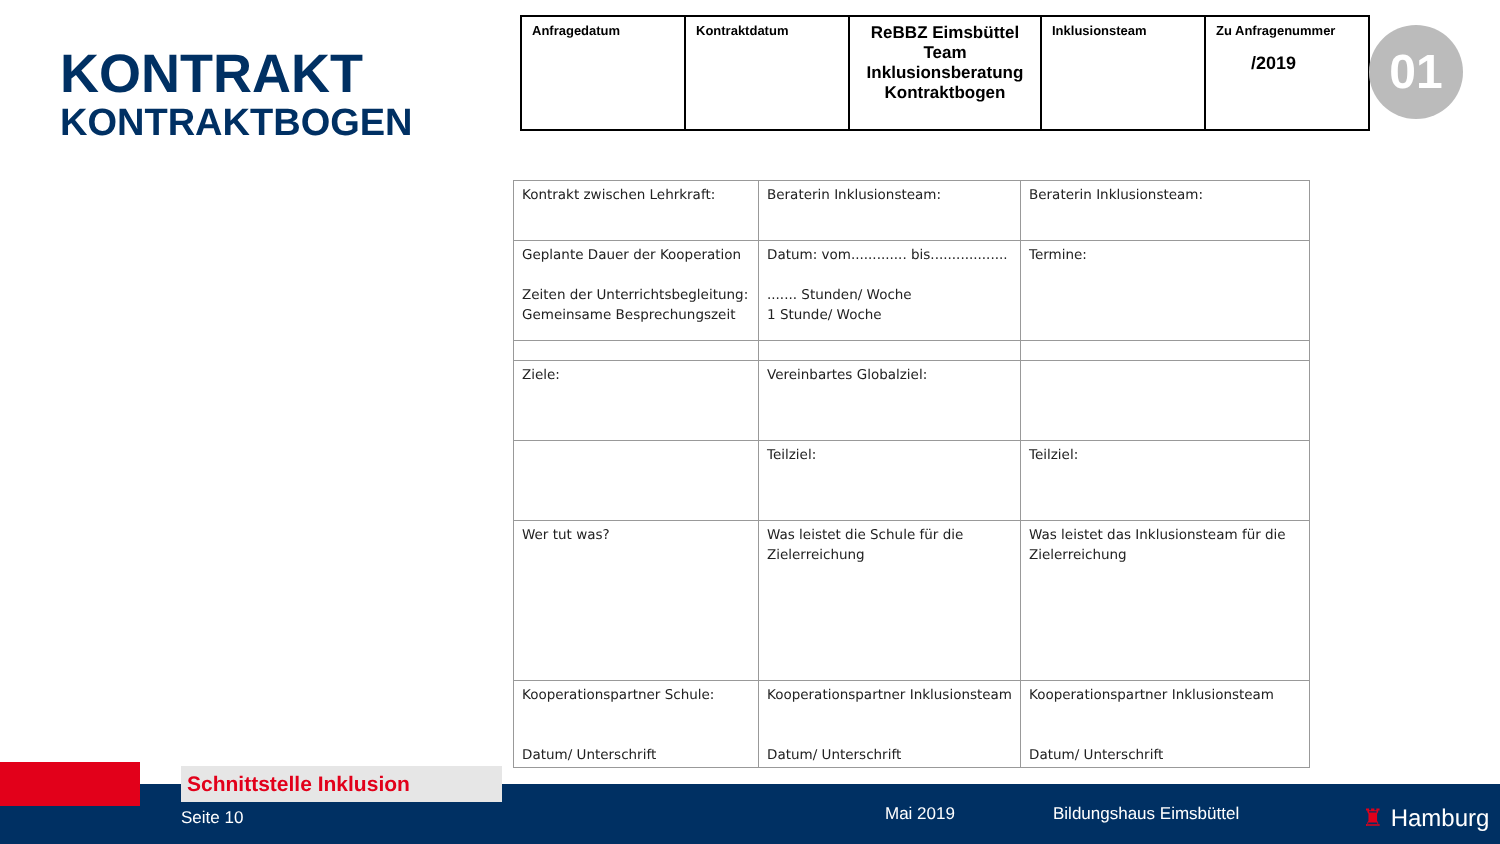KONTRAKT
KONTRAKTBOGEN
| Anfragedatum | Kontraktdatum | ReBBZ Eimsbüttel Team Inklusionsberatung Kontraktbogen | Inklusionsteam | Zu Anfragenummer /2019 |
01
| Kontrakt zwischen Lehrkraft: | Beraterin Inklusionsteam: | Beraterin Inklusionsteam: |
| Geplante Dauer der Kooperation Zeiten der Unterrichtsbegleitung: Gemeinsame Besprechungszeit | Datum: vom............. bis.................. ....... Stunden/ Woche 1 Stunde/ Woche | Termine: |
| Ziele: | Vereinbartes Globalziel: | |
| | Teilziel: | Teilziel: |
| Wer tut was? | Was leistet die Schule für die Zielerreichung | Was leistet das Inklusionsteam für die Zielerreichung |
| Kooperationspartner Schule: Datum/ Unterschrift | Kooperationspartner Inklusionsteam Datum/ Unterschrift | Kooperationspartner Inklusionsteam Datum/ Unterschrift |
Seite 10 Mai 2019 Bildungshaus Eimsbüttel ♜ Hamburg
Schnittstelle Inklusion